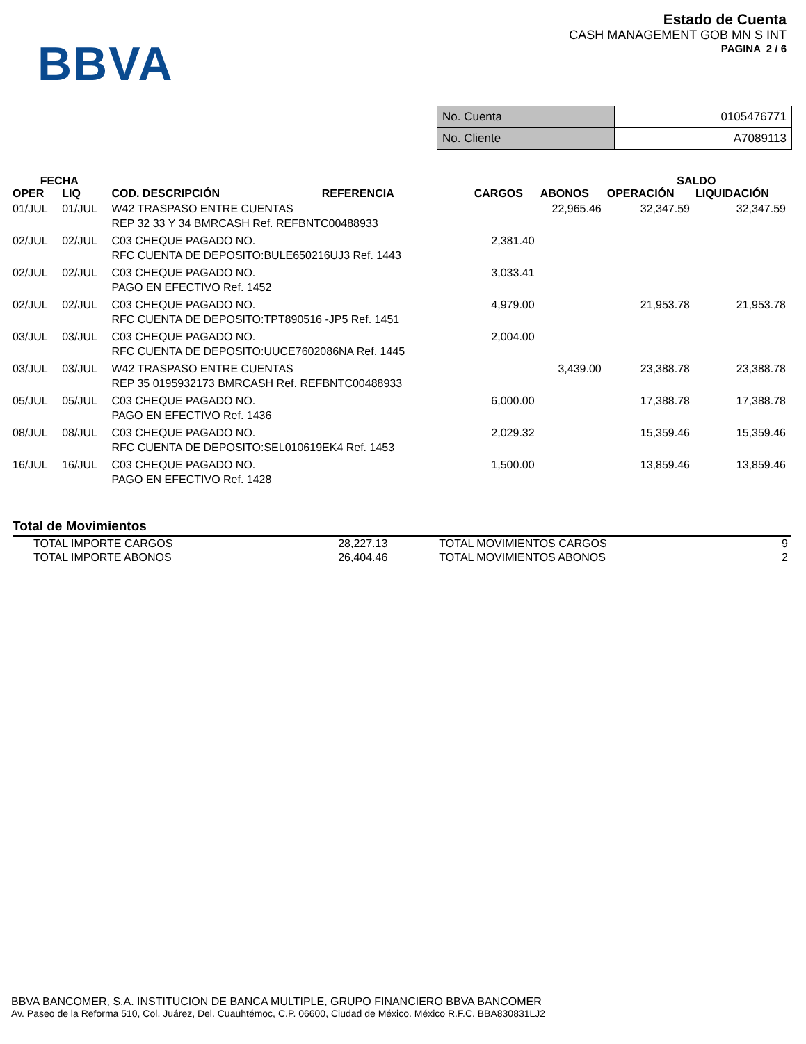BBVA
Estado de Cuenta
CASH MANAGEMENT GOB MN S INT
PAGINA 2 / 6
| No. Cuenta | 0105476771 |
| No. Cliente | A7089113 |
| FECHA | | | | | SALDO | |
| --- | --- | --- | --- | --- | --- | --- |
| OPER | LIQ | COD. DESCRIPCIÓN REFERENCIA | CARGOS | ABONOS | OPERACIÓN | LIQUIDACIÓN |
| 01/JUL | 01/JUL | W42 TRASPASO ENTRE CUENTAS REP 32 33 Y 34 BMRCASH Ref. REFBNTC00488933 | | 22,965.46 | 32,347.59 | 32,347.59 |
| 02/JUL | 02/JUL | C03 CHEQUE PAGADO NO. RFC CUENTA DE DEPOSITO:BULE650216UJ3 Ref. 1443 | 2,381.40 | | | |
| 02/JUL | 02/JUL | C03 CHEQUE PAGADO NO. PAGO EN EFECTIVO Ref. 1452 | 3,033.41 | | | |
| 02/JUL | 02/JUL | C03 CHEQUE PAGADO NO. RFC CUENTA DE DEPOSITO:TPT890516 -JP5 Ref. 1451 | 4,979.00 | | 21,953.78 | 21,953.78 |
| 03/JUL | 03/JUL | C03 CHEQUE PAGADO NO. RFC CUENTA DE DEPOSITO:UUCE7602086NA Ref. 1445 | 2,004.00 | | | |
| 03/JUL | 03/JUL | W42 TRASPASO ENTRE CUENTAS REP 35 0195932173 BMRCASH Ref. REFBNTC00488933 | | 3,439.00 | 23,388.78 | 23,388.78 |
| 05/JUL | 05/JUL | C03 CHEQUE PAGADO NO. PAGO EN EFECTIVO Ref. 1436 | 6,000.00 | | 17,388.78 | 17,388.78 |
| 08/JUL | 08/JUL | C03 CHEQUE PAGADO NO. RFC CUENTA DE DEPOSITO:SEL010619EK4 Ref. 1453 | 2,029.32 | | 15,359.46 | 15,359.46 |
| 16/JUL | 16/JUL | C03 CHEQUE PAGADO NO. PAGO EN EFECTIVO Ref. 1428 | 1,500.00 | | 13,859.46 | 13,859.46 |
Total de Movimientos
| TOTAL IMPORTE CARGOS | 28,227.13 | TOTAL MOVIMIENTOS CARGOS | 9 |
| TOTAL IMPORTE ABONOS | 26,404.46 | TOTAL MOVIMIENTOS ABONOS | 2 |
BBVA BANCOMER, S.A. INSTITUCION DE BANCA MULTIPLE, GRUPO FINANCIERO BBVA BANCOMER
Av. Paseo de la Reforma 510, Col. Juárez, Del. Cuauhtémoc, C.P. 06600, Ciudad de México. México R.F.C. BBA830831LJ2